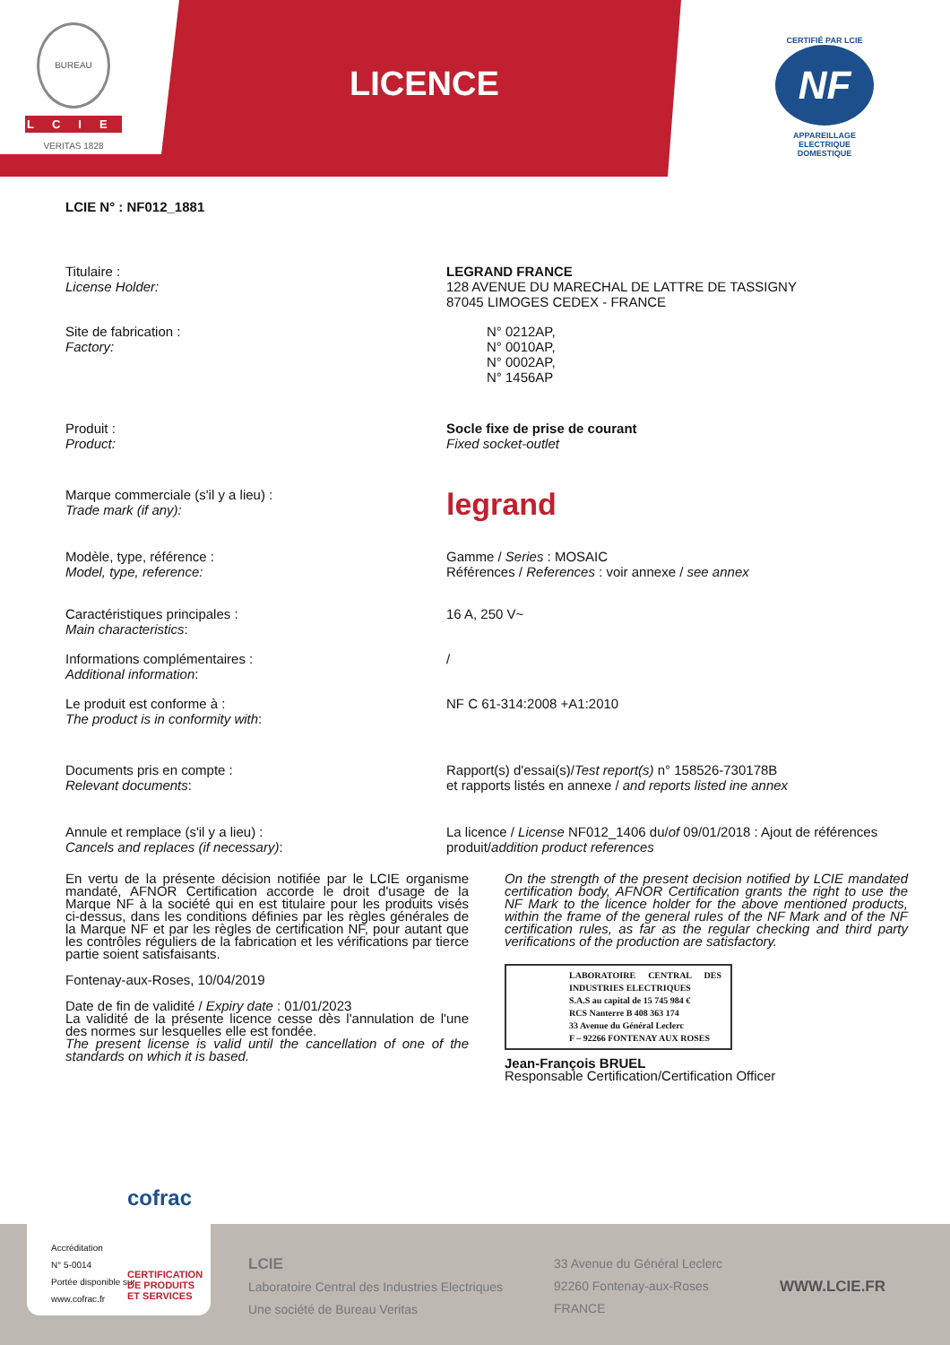BUREAU VERITAS 1828
LCIE
LICENCE
CERTIFIÉ PAR LCIE
NF
APPAREILLAGE ELECTRIQUE
DOMESTIQUE
LCIE N° : NF012_1881
Titulaire :
License Holder:
LEGRAND FRANCE
128 AVENUE DU MARECHAL DE LATTRE DE TASSIGNY
87045 LIMOGES CEDEX - FRANCE
Site de fabrication :
Factory:
N° 0212AP,
N° 0010AP,
N° 0002AP,
N° 1456AP
Produit :
Product:
Socle fixe de prise de courant
Fixed socket-outlet
Marque commerciale (s'il y a lieu) :
Trade mark (if any):
legrand
Modèle, type, référence :
Model, type, reference:
Gamme / Series : MOSAIC
Références / References : voir annexe / see annex
Caractéristiques principales :
Main characteristics:
16 A, 250 V~
Informations complémentaires :
Additional information:
/
Le produit est conforme à :
The product is in conformity with:
NF C 61-314:2008 +A1:2010
Documents pris en compte :
Relevant documents:
Rapport(s) d'essai(s)/Test report(s) n° 158526-730178B
et rapports listés en annexe / and reports listed ine annex
Annule et remplace (s'il y a lieu) :
Cancels and replaces (if necessary):
La licence / License NF012_1406 du/of 09/01/2018 : Ajout de références produit/addition product references
En vertu de la présente décision notifiée par le LCIE organisme mandaté, AFNOR Certification accorde le droit d'usage de la Marque NF à la société qui en est titulaire pour les produits visés ci-dessus, dans les conditions définies par les règles générales de la Marque NF et par les règles de certification NF, pour autant que les contrôles réguliers de la fabrication et les vérifications par tierce partie soient satisfaisants.
Fontenay-aux-Roses, 10/04/2019
Date de fin de validité / Expiry date : 01/01/2023
La validité de la présente licence cesse dès l'annulation de l'une des normes sur lesquelles elle est fondée.
The present license is valid until the cancellation of one of the standards on which it is based.
On the strength of the present decision notified by LCIE mandated certification body, AFNOR Certification grants the right to use the NF Mark to the licence holder for the above mentioned products, within the frame of the general rules of the NF Mark and of the NF certification rules, as far as the regular checking and third party verifications of the production are satisfactory.
LABORATOIRE CENTRAL DES INDUSTRIES ELECTRIQUES
S.A.S au capital de 15 745 984 €
RCS Nanterre B 408 363 174
33 Avenue du Général Leclerc
F – 92266 FONTENAY AUX ROSES
Jean-François BRUEL
Responsable Certification/Certification Officer
LCIE
Laboratoire Central des Industries Electriques
Une société de Bureau Veritas
33 Avenue du Général Leclerc
92260 Fontenay-aux-Roses
FRANCE
WWW.LCIE.FR
cofrac
Accréditation
N° 5-0014
Portée disponible sur
www.cofrac.fr
CERTIFICATION
DE PRODUITS
ET SERVICES